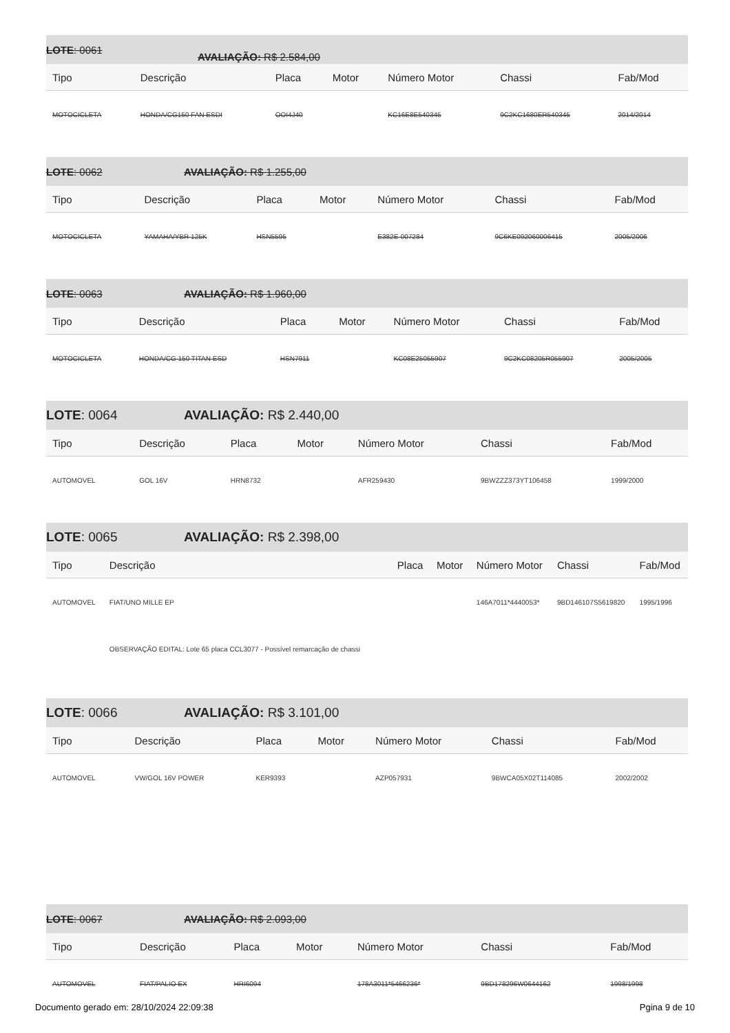LOTE: 0061 AVALIAÇÃO: R$ 2.584,00
| Tipo | Descrição | Placa | Motor | Número Motor | Chassi | Fab/Mod |
| --- | --- | --- | --- | --- | --- | --- |
| MOTOCICLETA | HONDA/CG150 FAN ESDI | OOI4J40 | | KC16E8E540345 | 9C2KC1680ER540345 | 2014/2014 |
LOTE: 0062 AVALIAÇÃO: R$ 1.255,00
| Tipo | Descrição | Placa | Motor | Número Motor | Chassi | Fab/Mod |
| --- | --- | --- | --- | --- | --- | --- |
| MOTOCICLETA | YAMAHA/YBR 125K | HSN5595 | | E382E-007284 | 9C6KE092060006415 | 2005/2006 |
LOTE: 0063 AVALIAÇÃO: R$ 1.960,00
| Tipo | Descrição | Placa | Motor | Número Motor | Chassi | Fab/Mod |
| --- | --- | --- | --- | --- | --- | --- |
| MOTOCICLETA | HONDA/CG 150 TITAN ESD | HSN7911 | | KC08E25055907 | 9C2KC08205R055907 | 2005/2005 |
LOTE: 0064 AVALIAÇÃO: R$ 2.440,00
| Tipo | Descrição | Placa | Motor | Número Motor | Chassi | Fab/Mod |
| --- | --- | --- | --- | --- | --- | --- |
| AUTOMOVEL | GOL 16V | HRN8732 | | AFR259430 | 9BWZZZ373YT106458 | 1999/2000 |
LOTE: 0065 AVALIAÇÃO: R$ 2.398,00
| Tipo | Descrição | Placa | Motor | Número Motor | Chassi | Fab/Mod |
| --- | --- | --- | --- | --- | --- | --- |
| AUTOMOVEL | FIAT/UNO MILLE EP | | | 146A7011*4440053* | 9BD146107S5619820 | 1995/1996 |
| | OBSERVAÇÃO EDITAL: Lote 65 placa CCL3077 - Possível remarcação de chassi | | | | | |
LOTE: 0066 AVALIAÇÃO: R$ 3.101,00
| Tipo | Descrição | Placa | Motor | Número Motor | Chassi | Fab/Mod |
| --- | --- | --- | --- | --- | --- | --- |
| AUTOMOVEL | VW/GOL 16V POWER | KER9393 | | AZP057931 | 9BWCA05X02T114085 | 2002/2002 |
LOTE: 0067 AVALIAÇÃO: R$ 2.093,00
| Tipo | Descrição | Placa | Motor | Número Motor | Chassi | Fab/Mod |
| --- | --- | --- | --- | --- | --- | --- |
| AUTOMOVEL | FIAT/PALIO EX | HRI6094 | | 178A3011*5466236* | 9BD178296W0644162 | 1998/1998 |
Documento gerado em: 28/10/2024 22:09:38 Pgina 9 de 10